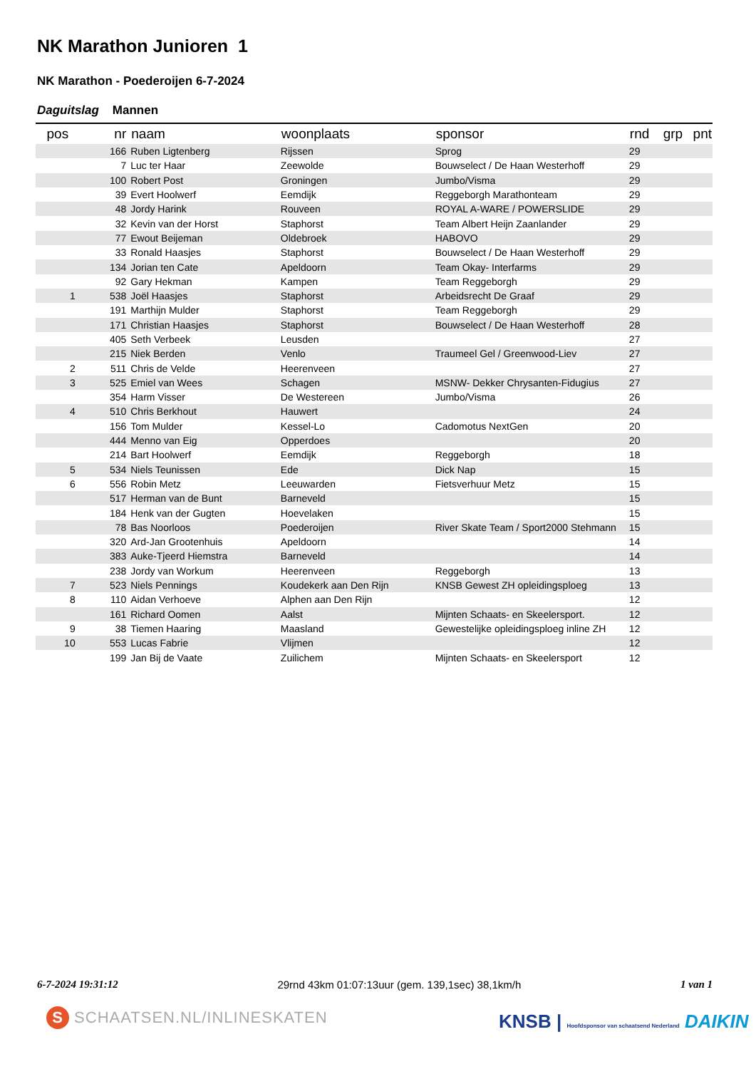NK Marathon Junioren 1
NK Marathon - Poederoijen 6-7-2024
Daguitslag Mannen
| pos | nr | naam | woonplaats | sponsor | rnd | grp | pnt |
| --- | --- | --- | --- | --- | --- | --- | --- |
| | 166 | Ruben Ligtenberg | Rijssen | Sprog | 29 | | |
| | 7 | Luc ter Haar | Zeewolde | Bouwselect / De Haan Westerhoff | 29 | | |
| | 100 | Robert Post | Groningen | Jumbo/Visma | 29 | | |
| | 39 | Evert Hoolwerf | Eemdijk | Reggeborgh Marathonteam | 29 | | |
| | 48 | Jordy Harink | Rouveen | ROYAL A-WARE / POWERSLIDE | 29 | | |
| | 32 | Kevin van der Horst | Staphorst | Team Albert Heijn Zaanlander | 29 | | |
| | 77 | Ewout Beijeman | Oldebroek | HABOVO | 29 | | |
| | 33 | Ronald Haasjes | Staphorst | Bouwselect / De Haan Westerhoff | 29 | | |
| | 134 | Jorian ten Cate | Apeldoorn | Team Okay- Interfarms | 29 | | |
| | 92 | Gary Hekman | Kampen | Team Reggeborgh | 29 | | |
| 1 | 538 | Joël Haasjes | Staphorst | Arbeidsrecht De Graaf | 29 | | |
| | 191 | Marthijn Mulder | Staphorst | Team Reggeborgh | 29 | | |
| | 171 | Christian Haasjes | Staphorst | Bouwselect / De Haan Westerhoff | 28 | | |
| | 405 | Seth Verbeek | Leusden | | 27 | | |
| | 215 | Niek Berden | Venlo | Traumeel Gel / Greenwood-Liev | 27 | | |
| 2 | 511 | Chris de Velde | Heerenveen | | 27 | | |
| 3 | 525 | Emiel van Wees | Schagen | MSNW- Dekker Chrysanten-Fidugius | 27 | | |
| | 354 | Harm Visser | De Westereen | Jumbo/Visma | 26 | | |
| 4 | 510 | Chris Berkhout | Hauwert | | 24 | | |
| | 156 | Tom Mulder | Kessel-Lo | Cadomotus NextGen | 20 | | |
| | 444 | Menno van Eig | Opperdoes | | 20 | | |
| | 214 | Bart Hoolwerf | Eemdijk | Reggeborgh | 18 | | |
| 5 | 534 | Niels Teunissen | Ede | Dick Nap | 15 | | |
| 6 | 556 | Robin Metz | Leeuwarden | Fietsverhuur Metz | 15 | | |
| | 517 | Herman van de Bunt | Barneveld | | 15 | | |
| | 184 | Henk van der Gugten | Hoevelaken | | 15 | | |
| | 78 | Bas Noorloos | Poederoijen | River Skate Team / Sport2000 Stehmann | 15 | | |
| | 320 | Ard-Jan Grootenhuis | Apeldoorn | | 14 | | |
| | 383 | Auke-Tjeerd Hiemstra | Barneveld | | 14 | | |
| | 238 | Jordy van Workum | Heerenveen | Reggeborgh | 13 | | |
| 7 | 523 | Niels Pennings | Koudekerk aan Den Rijn | KNSB Gewest ZH opleidingsploeg | 13 | | |
| 8 | 110 | Aidan Verhoeve | Alphen aan Den Rijn | | 12 | | |
| | 161 | Richard Oomen | Aalst | Mijnten Schaats- en Skeelersport. | 12 | | |
| 9 | 38 | Tiemen Haaring | Maasland | Gewestelijke opleidingsploeg inline ZH | 12 | | |
| 10 | 553 | Lucas Fabrie | Vlijmen | | 12 | | |
| | 199 | Jan Bij de Vaate | Zuilichem | Mijnten Schaats- en Skeelersport | 12 | | |
6-7-2024 19:31:12 29rnd 43km 01:07:13uur (gem. 139,1sec) 38,1km/h 1 van 1
S SCHAATSEN.NL/INLINESKATEN
KNSB | Hoofdsponsor van schaatsend Nederland DAIKIN